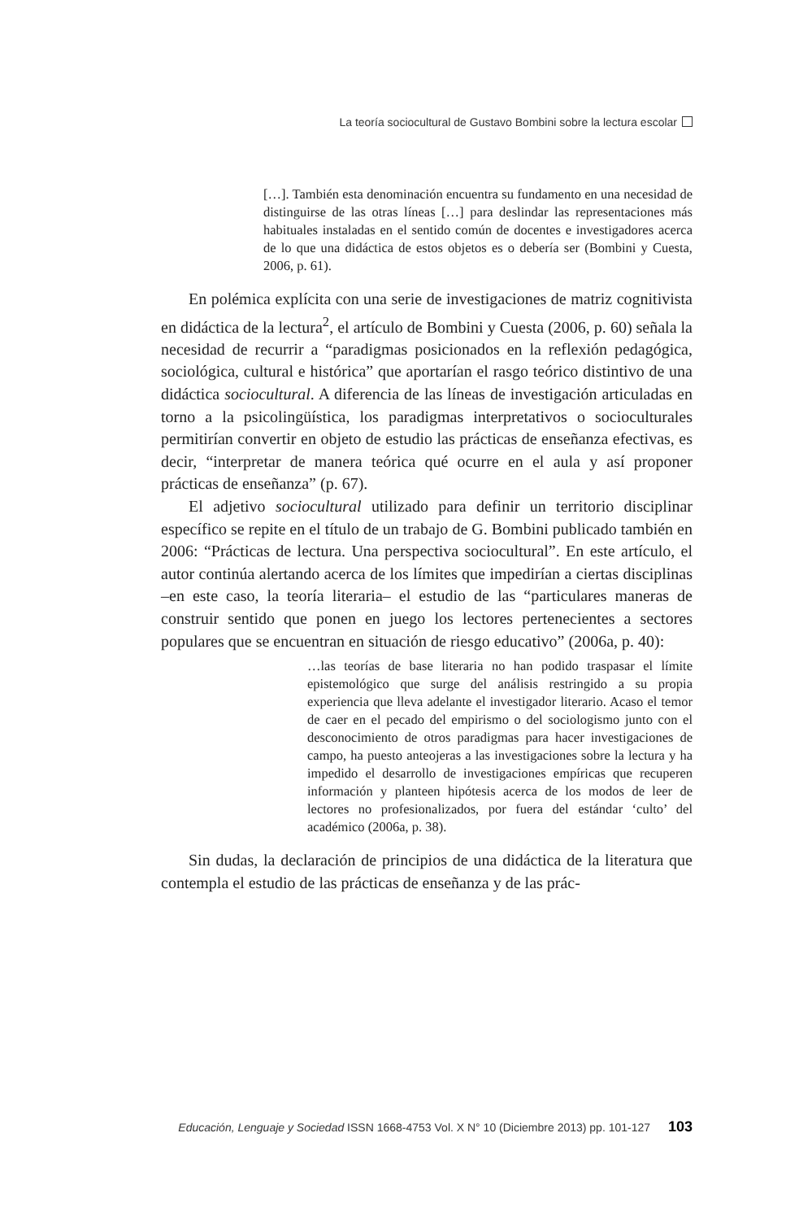La teoría sociocultural de Gustavo Bombini sobre la lectura escolar
[…]. También esta denominación encuentra su fundamento en una necesidad de distinguirse de las otras líneas […] para deslindar las representaciones más habituales instaladas en el sentido común de docentes e investigadores acerca de lo que una didáctica de estos objetos es o debería ser (Bombini y Cuesta, 2006, p. 61).
En polémica explícita con una serie de investigaciones de matriz cognitivista en didáctica de la lectura<sup>2</sup>, el artículo de Bombini y Cuesta (2006, p. 60) señala la necesidad de recurrir a “paradigmas posicionados en la reflexión pedagógica, sociológica, cultural e histórica” que aportarían el rasgo teórico distintivo de una didáctica sociocultural. A diferencia de las líneas de investigación articuladas en torno a la psicolingüística, los paradigmas interpretativos o socioculturales permitirían convertir en objeto de estudio las prácticas de enseñanza efectivas, es decir, “interpretar de manera teórica qué ocurre en el aula y así proponer prácticas de enseñanza” (p. 67).
El adjetivo sociocultural utilizado para definir un territorio disciplinar específico se repite en el título de un trabajo de G. Bombini publicado también en 2006: “Prácticas de lectura. Una perspectiva sociocultural”. En este artículo, el autor continúa alertando acerca de los límites que impedirían a ciertas disciplinas –en este caso, la teoría literaria– el estudio de las “particulares maneras de construir sentido que ponen en juego los lectores pertenecientes a sectores populares que se encuentran en situación de riesgo educativo” (2006a, p. 40):
…las teorías de base literaria no han podido traspasar el límite epistemológico que surge del análisis restringido a su propia experiencia que lleva adelante el investigador literario. Acaso el temor de caer en el pecado del empirismo o del sociologismo junto con el desconocimiento de otros paradigmas para hacer investigaciones de campo, ha puesto anteojeras a las investigaciones sobre la lectura y ha impedido el desarrollo de investigaciones empíricas que recuperen información y planteen hipótesis acerca de los modos de leer de lectores no profesionalizados, por fuera del estándar ‘culto’ del académico (2006a, p. 38).
Sin dudas, la declaración de principios de una didáctica de la literatura que contempla el estudio de las prácticas de enseñanza y de las prác-
Educación, Lenguaje y Sociedad ISSN 1668-4753 Vol. X N° 10 (Diciembre 2013) pp. 101-127 103